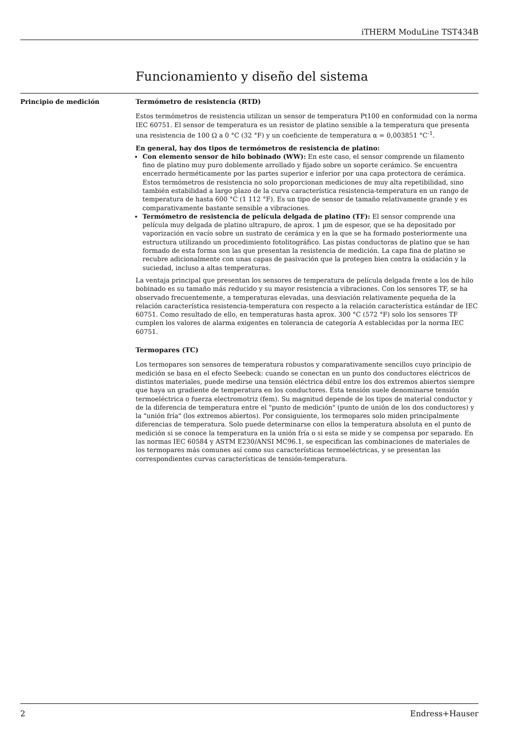iTHERM ModuLine TST434B
Funcionamiento y diseño del sistema
Principio de medición Termómetro de resistencia (RTD)
Estos termómetros de resistencia utilizan un sensor de temperatura Pt100 en conformidad con la norma IEC 60751. El sensor de temperatura es un resistor de platino sensible a la temperatura que presenta una resistencia de 100 Ω a 0 °C (32 °F) y un coeficiente de temperatura α = 0,003851 °C<sup>-1</sup>.
En general, hay dos tipos de termómetros de resistencia de platino:
Con elemento sensor de hilo bobinado (WW): En este caso, el sensor comprende un filamento fino de platino muy puro doblemente arrollado y fijado sobre un soporte cerámico. Se encuentra encerrado herméticamente por las partes superior e inferior por una capa protectora de cerámica. Estos termómetros de resistencia no solo proporcionan mediciones de muy alta repetibilidad, sino también estabilidad a largo plazo de la curva característica resistencia-temperatura en un rango de temperatura de hasta 600 °C (1 112 °F). Es un tipo de sensor de tamaño relativamente grande y es comparativamente bastante sensible a vibraciones.
Termómetro de resistencia de película delgada de platino (TF): El sensor comprende una película muy delgada de platino ultrapuro, de aprox. 1 µm de espesor, que se ha depositado por vaporización en vacío sobre un sustrato de cerámica y en la que se ha formado posteriormente una estructura utilizando un procedimiento fotolitográfico. Las pistas conductoras de platino que se han formado de esta forma son las que presentan la resistencia de medición. La capa fina de platino se recubre adicionalmente con unas capas de pasivación que la protegen bien contra la oxidación y la suciedad, incluso a altas temperaturas.
La ventaja principal que presentan los sensores de temperatura de película delgada frente a los de hilo bobinado es su tamaño más reducido y su mayor resistencia a vibraciones. Con los sensores TF, se ha observado frecuentemente, a temperaturas elevadas, una desviación relativamente pequeña de la relación característica resistencia-temperatura con respecto a la relación característica estándar de IEC 60751. Como resultado de ello, en temperaturas hasta aprox. 300 °C (572 °F) solo los sensores TF cumplen los valores de alarma exigentes en tolerancia de categoría A establecidas por la norma IEC 60751.
Termopares (TC)
Los termopares son sensores de temperatura robustos y comparativamente sencillos cuyo principio de medición se basa en el efecto Seebeck: cuando se conectan en un punto dos conductores eléctricos de distintos materiales, puede medirse una tensión eléctrica débil entre los dos extremos abiertos siempre que haya un gradiente de temperatura en los conductores. Esta tensión suele denominarse tensión termoeléctrica o fuerza electromotriz (fem). Su magnitud depende de los tipos de material conductor y de la diferencia de temperatura entre el "punto de medición" (punto de unión de los dos conductores) y la "unión fría" (los extremos abiertos). Por consiguiente, los termopares solo miden principalmente diferencias de temperatura. Solo puede determinarse con ellos la temperatura absoluta en el punto de medición si se conoce la temperatura en la unión fría o si esta se mide y se compensa por separado. En las normas IEC 60584 y ASTM E230/ANSI MC96.1, se especifican las combinaciones de materiales de los termopares más comunes así como sus características termoeléctricas, y se presentan las correspondientes curvas características de tensión-temperatura.
2 Endress+Hauser